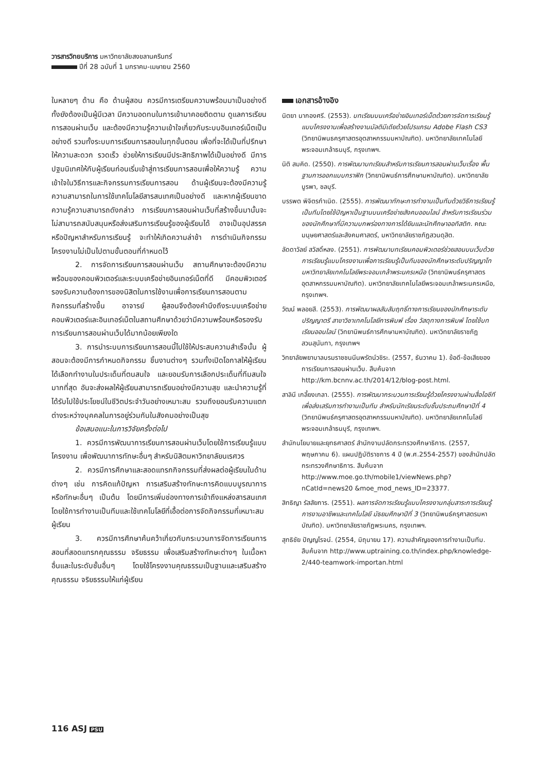วารสารวิทยบริการ มหาวิทยาลัยสงขลานครินทร์
ปีที่ 28 ฉบับที่ 1 มกราคม-เมษายน 2560
ในหลายๆ ด้าน คือ ด้านผู้สอน ควรมีการเตรียมความพร้อมมาเป็นอย่างดี ทั้งยังต้องเป็นผู้มีเวลา มีความอดทนในการเข้ามาคอยติดตาม ดูแลการเรียนการสอนผ่านเว็บ และต้องมีความรู้ความเข้าใจเกี่ยวกับระบบอินเทอร์เน็ตเป็นอย่างดี รวมทั้งระบบการเรียนการสอนในทุกขั้นตอน เพื่อที่จะได้เป็นที่ปรึกษาให้ความสะดวก รวดเร็ว ช่วยให้การเรียนมีประสิทธิภาพได้เป็นอย่างดี มีการปฐมนิเทศให้กับผู้เรียนก่อนเริ่มเข้าสู่การเรียนการสอนเพื่อให้ความรู้ ความเข้าใจในวิธีการและกิจกรรมการเรียนการสอน ด้านผู้เรียนจะต้องมีความรู้ความสามารถในการใช้เทคโนโลยีสารสนเทศเป็นอย่างดี และหากผู้เรียนขาดความรู้ความสามารถดังกล่าว การเรียนการสอนผ่านเว็บที่สร้างขึ้นมานั้นจะไม่สามารถสนับสนุนหรือส่งเสริมการเรียนรู้ของผู้เรียนได้ อาจเป็นอุปสรรคหรือปัญหาสำหรับการเรียนรู้ จะทำให้เกิดความล่าช้า การดำเนินกิจกรรมโครงงานไม่เป็นไปตามขั้นตอนที่กำหนดไว้
2. การจัดการเรียนการสอนผ่านเว็บ สถานศึกษาจะต้องมีความพร้อมของคอมพิวเตอร์และระบบเครือข่ายอินเทอร์เน็ตที่ดี มีคอมพิวเตอร์รองรับความต้องการของนิสิตในการใช้งานเพื่อการเรียนการสอนตามกิจกรรมที่สร้างขึ้น อาจารย์ ผู้สอนจึงต้องคำนึงถึงระบบเครือข่ายคอมพิวเตอร์และอินเทอร์เน็ตในสถานศึกษาด้วยว่ามีความพร้อมหรือรองรับการเรียนการสอนผ่านเว็บได้มากน้อยเพียงใด
3. การนำระบบการเรียนการสอนนี้ไปใช้ให้ประสบความสำเร็จนั้น ผู้สอนจะต้องมีการกำหนดกิจกรรม ชิ้นงานต่างๆ รวมทั้งเปิดโอกาสให้ผู้เรียนได้เลือกทำงานในประเด็นที่ตนสนใจ และยอมรับการเลือกประเด็นที่ทีมสนใจมากที่สุด อันจะส่งผลให้ผู้เรียนสามารถเรียนอย่างมีความสุข และนำความรู้ที่ได้รับไปใช้ประโยชน์ในชีวิตประจำวันอย่างเหมาะสม รวมถึงยอมรับความแตกต่างระหว่างบุคคลในการอยู่ร่วมกันในสังคมอย่างเป็นสุข
ข้อเสนอแนะในการวิจัยครั้งต่อไป
1. ควรมีการพัฒนาการเรียนการสอนผ่านเว็บโดยใช้การเรียนรู้แบบโครงงาน เพื่อพัฒนาการทักษะอื่นๆ สำหรับนิสิตมหาวิทยาลัยนเรศวร
2. ควรมีการศึกษาและสอดแทรกกิจกรรมที่ส่งผลต่อผู้เรียนในด้านต่างๆ เช่น การคิดแก้ปัญหา การเสริมสร้างทักษะการคิดแบบบูรณาการ หรือทักษะอื่นๆ เป็นต้น โดยมีการเพิ่มช่องทางการเข้าถึงแหล่งสารสนเทศโดยใช้การทำงานเป็นทีมและใช้เทคโนโลยีที่เอื้อต่อการจัดกิจกรรมที่เหมาะสมผู้เรียน
3. ควรมีการศึกษาค้นคว้าเกี่ยวกับกระบวนการจัดการเรียนการสอนที่สอดแทรกคุณธรรม จริยธรรม เพื่อเสริมสร้างทักษะต่างๆ ในเนื้อหาอื่นและในระดับชั้นอื่นๆ โดยใช้โครงงานคุณธรรมเป็นฐานและเสริมสร้างคุณธรรม จริยธรรมให้แก่ผู้เรียน
เอกสารอ้างอิง
นิตยา นากองศรี. (2553). บทเรียนบนเครือข่ายอินเทอร์เน็ตด้วยการจัดการเรียนรู้แบบโครงงานเพื่อสร้างงานมัลติมีเดียด้วยโปรแกรม Adobe Flash CS3 (วิทยานิพนธครุศาสตรอุตสาหกรรมมหาบัณฑิต). มหาวิทยาลัยเทคโนโลยีพระจอมเกล้าธนบุรี, กรุงเทพฯ.
นิติ สมคิด. (2550). การพัฒนาบทเรียนสำหรับการเรียนการสอนผ่านเว็บเรื่อง พื้นฐานการออกแบบกราฟิก (วิทยานิพนธ์การศึกษามหาบัณฑิต). มหาวิทยาลัยบูรพา, ชลบุรี.
บรรพต พิจิตรกำเนิด. (2555). การพัฒนาทักษะการทำงานเป็นทีมด้วยวิธีการเรียนรู้เป็นทีมโดยใช้ปัญหาเป็นฐานบนเครือข่ายสังคมออนไลน์ สำหรับการเรียนร่วมของนักศึกษาที่มีความบกพร่องทางการได้ยินและนักศึกษาออทิสติก. คณะมนุษยศาสตร์และสังคมศาสตร์, มหาวิทยาลัยราชภัฏสวนดุสิต.
ลัดดาวัลย์ สวัสดิ์หลง. (2551). การพัฒนาบทเรียนคอมพิวเตอร์ช่วยสอนบนเว็บด้วยการเรียนรู้แบบโครงงานเพื่อการเรียนรู้เป็นทีมของนักศึกษาระดับปริญญาโท มหาวิทยาลัยเทคโนโลยีพระจอมเกล้าพระนครเหนือ (วิทยานิพนธ์ครุศาสตรอุตสาหกรรมมหาบัณฑิต). มหาวิทยาลัยเทคโนโลยีพระจอมเกล้าพระนครเหนือ, กรุงเทพฯ.
วัฒน์ พลอยสี. (2553). การพัฒนาผลสัมสัมฤทธิ์ทางการเรียนของนักศึกษาระดับปริญญาตรี สาขาวิชาเทคโนโลยีการพิมพ์ เรื่อง วัสดุทางการพิมพ์ โดยใช้บทเรียนออนไลน์ (วิทยานิพนธ์การศึกษามหาบัณฑิต). มหาวิทยาลัยราชภัฏสวนสุนันทา, กรุงเทพฯ
วิทยาลัยพยาบาลบรมราชชนนีนพรัตน์วชิระ. (2557, ธันวาคม 1). ข้อดี-ข้อเสียของการเรียนการสอนผ่านเว็บ. สืบค้นจาก http://km.bcnnv.ac.th/2014/12/blog-post.html.
สาลินี เกลี้ยงเกลา. (2555). การพัฒนากระบวนการเรียนรู้ด้วยโครงงานผ่านสื่อไอซีทีเพื่อส่งเสริมการทำงานเป็นทีม สำหรับนักเรียนระดับชั้นประถมศึกษาปีที่ 4 (วิทยานิพนธ์ครุศาสตรอุตสาหกรรมมหาบัณฑิต). มหาวิทยาลัยเทคโนโลยีพระจอมเกล้าธนบุรี, กรุงเทพฯ.
สำนักนโยบายและยุทธศาสตร์ สำนักงานปลัดกระทรวงศึกษาธิการ. (2557, พฤษภาคม 6). แผนปฏิบัติราชการ 4 ปี (พ.ศ.2554-2557) ของสำนักปลัดกระทรวงศึกษาธิการ. สืบค้นจาก http://www.moe.go.th/mobile1/viewNews.php?nCatId=news20 &moe_mod_news_ID=23377.
สิทธิญา รัสสัยการ. (2551). ผลการจัดการเรียนรู้แบบโครงงานกลุ่มสาระการเรียนรู้การงานอาชีพและเทคโนโลยี มัธยมศึกษาปีที่ 3 (วิทยานิพนธ์ครุศาสตรมหาบัณฑิต). มหาวิทยาลัยราชภัฏพระนคร, กรุงเทพฯ.
สุทธิชัย ปัญญโรจน์. (2554, มิถุนายน 17). ความสำคัญของการทำงานเป็นทีม. สืบค้นจาก http://www.uptraining.co.th/index.php/knowledge-2/440-teamwork-importan.html
116 ASJ PSU